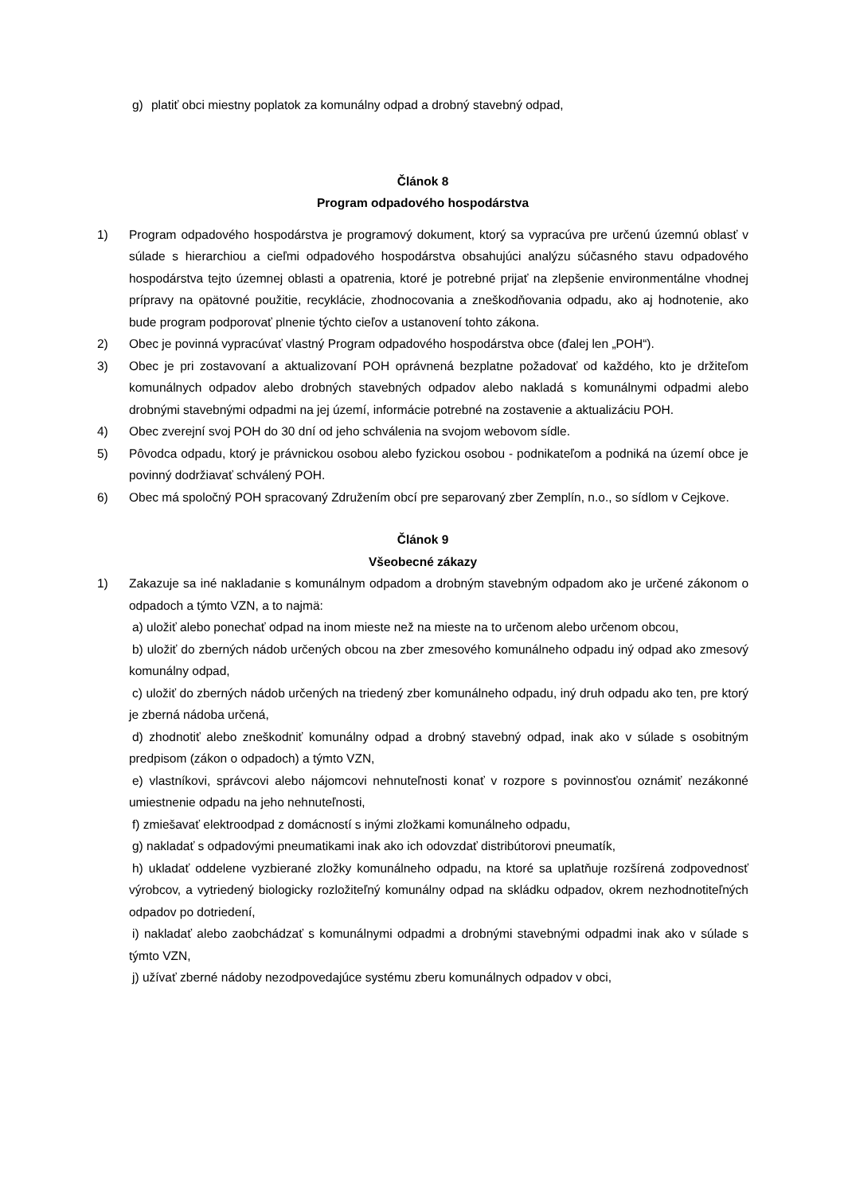g) platiť obci miestny poplatok za komunálny odpad a drobný stavebný odpad,
Článok 8
Program odpadového hospodárstva
1) Program odpadového hospodárstva je programový dokument, ktorý sa vypracúva pre určenú územnú oblasť v súlade s hierarchiou a cieľmi odpadového hospodárstva obsahujúci analýzu súčasného stavu odpadového hospodárstva tejto územnej oblasti a opatrenia, ktoré je potrebné prijať na zlepšenie environmentálne vhodnej prípravy na opätovné použitie, recyklácie, zhodnocovania a zneškodňovania odpadu, ako aj hodnotenie, ako bude program podporovať plnenie týchto cieľov a ustanovení tohto zákona.
2) Obec je povinná vypracúvať vlastný Program odpadového hospodárstva obce (ďalej len „POH“).
3) Obec je pri zostavovaní a aktualizovaní POH oprávnená bezplatne požadovať od každého, kto je držiteľom komunálnych odpadov alebo drobných stavebných odpadov alebo nakladá s komunálnymi odpadmi alebo drobnými stavebnými odpadmi na jej území, informácie potrebné na zostavenie a aktualizáciu POH.
4) Obec zverejní svoj POH do 30 dní od jeho schválenia na svojom webovom sídle.
5) Pôvodca odpadu, ktorý je právnickou osobou alebo fyzickou osobou - podnikateľom a podniká na území obce je povinný dodržiavať schválený POH.
6) Obec má spoločný POH spracovaný Združením obcí pre separovaný zber Zemplín, n.o., so sídlom v Cejkove.
Článok 9
Všeobecné zákazy
1) Zakazuje sa iné nakladanie s komunálnym odpadom a drobným stavebným odpadom ako je určené zákonom o odpadoch a týmto VZN, a to najmä:
a) uložiť alebo ponechať odpad na inom mieste než na mieste na to určenom alebo určenom obcou,
b) uložiť do zberných nádob určených obcou na zber zmesového komunálneho odpadu iný odpad ako zmesový komunálny odpad,
c) uložiť do zberných nádob určených na triedený zber komunálneho odpadu, iný druh odpadu ako ten, pre ktorý je zberná nádoba určená,
d) zhodnotiť alebo zneškodniť komunálny odpad a drobný stavebný odpad, inak ako v súlade s osobitným predpisom (zákon o odpadoch) a týmto VZN,
e) vlastníkovi, správcovi alebo nájomcovi nehnuteľnosti konať v rozpore s povinnosťou oznámiť nezákonné umiestnenie odpadu na jeho nehnuteľnosti,
f) zmiešavať elektroodpad z domácností s inými zložkami komunálneho odpadu,
g) nakladať s odpadovými pneumatikami inak ako ich odovzdať distribútorovi pneumatík,
h) ukladať oddelene vyzbierané zložky komunálneho odpadu, na ktoré sa uplatňuje rozšírená zodpovednosť výrobcov, a vytriedený biologicky rozložiteľný komunálny odpad na skládku odpadov, okrem nezhodnotiteľných odpadov po dotriedení,
i) nakladať alebo zaobchádzať s komunálnymi odpadmi a drobnými stavebnými odpadmi inak ako v súlade s týmto VZN,
j) užívať zberné nádoby nezodpovedajúce systému zberu komunálnych odpadov v obci,